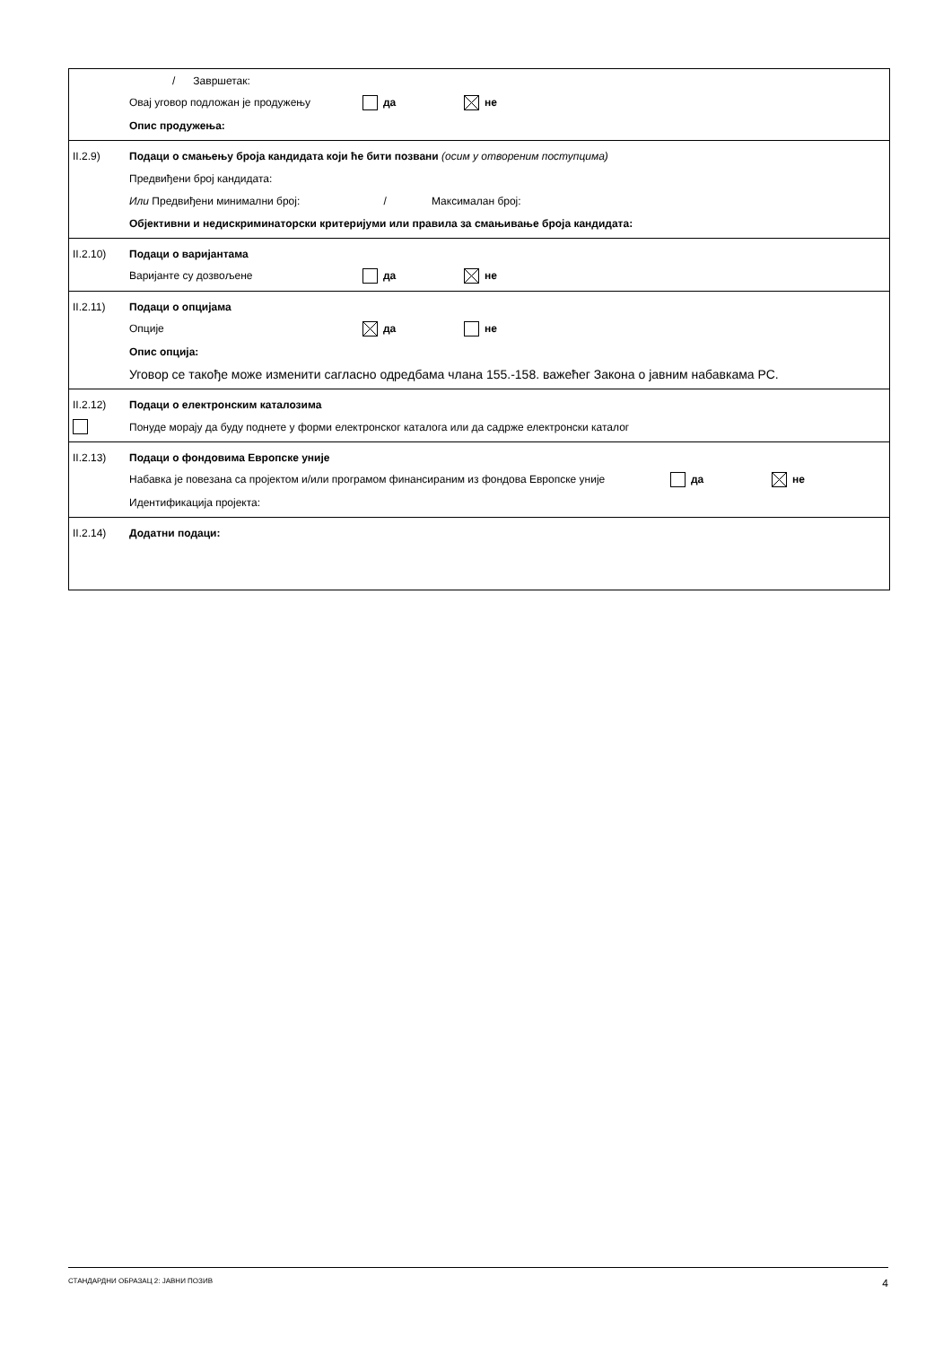/ Завршетак:
Овај уговор подложан је продужењу да не
Опис продужења:
II.2.9)
Подаци о смањењу броја кандидата који ће бити позвани (осим у отвореним поступцима)
Предвиђени број кандидата:
Или Предвиђени минимални број: / Максималан број:
Објективни и недискриминаторски критеријуми или правила за смањивање броја кандидата:
II.2.10) Подаци о варијантама
Варијанте су дозвољене да не
II.2.11) Подаци о опцијама
Опције да не
Опис опција:
Уговор се такође може изменити сагласно одредбама члана 155.-158. важећег Закона о јавним набавкама РС.
II.2.12)
Подаци о електронским каталозима
Понуде морају да буду поднете у форми електронског каталога или да садрже електронски каталог
II.2.13)
Подаци о фондовима Европске уније
Набавка је повезана са пројектом и/или програмом финансираним из фондова Европске уније да не
Идентификација пројекта:
II.2.14) Додатни подаци:
СТАНДАРДНИ ОБРАЗАЦ 2: ЈАВНИ ПОЗИВ 4